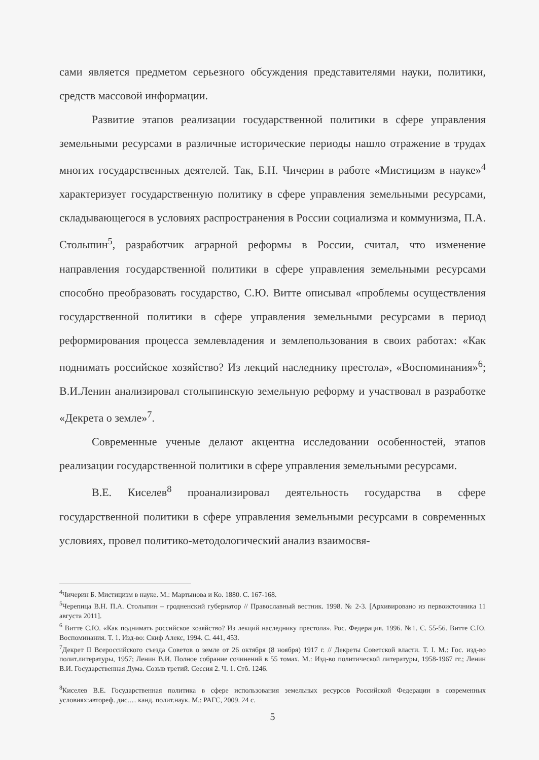сами является предметом серьезного обсуждения представителями науки, политики, средств массовой информации.
Развитие этапов реализации государственной политики в сфере управления земельными ресурсами в различные исторические периоды нашло отражение в трудах многих государственных деятелей. Так, Б.Н. Чичерин в работе «Мистицизм в науке»<sup>4</sup> характеризует государственную политику в сфере управления земельными ресурсами, складывающегося в условиях распространения в России социализма и коммунизма, П.А. Столыпин<sup>5</sup>, разработчик аграрной реформы в России, считал, что изменение направления государственной политики в сфере управления земельными ресурсами способно преобразовать государство, С.Ю. Витте описывал «проблемы осуществления государственной политики в сфере управления земельными ресурсами в период реформирования процесса землевладения и землепользования в своих работах: «Как поднимать российское хозяйство? Из лекций наследнику престола», «Воспоминания»<sup>6</sup>; В.И.Ленин анализировал столыпинскую земельную реформу и участвовал в разработке «Декрета о земле»<sup>7</sup>.
Современные ученые делают акцентна исследовании особенностей, этапов реализации государственной политики в сфере управления земельными ресурсами.
В.Е. Киселев<sup>8</sup> проанализировал деятельность государства в сфере государственной политики в сфере управления земельными ресурсами в современных условиях, провел политико-методологический анализ взаимосвя-
<sup>4</sup> Чичерин Б. Мистицизм в науке. М.: Мартынова и Ко. 1880. С. 167-168.
<sup>5</sup> Черепица В.Н. П.А. Столыпин – гродненский губернатор // Православный вестник. 1998. № 2-3. [Архивировано из первоисточника 11 августа 2011].
<sup>6</sup> Витте С.Ю. «Как поднимать российское хозяйство? Из лекций наследнику престола». Рос. Федерация. 1996. №1. С. 55-56. Витте С.Ю. Воспоминания. Т. 1. Изд-во: Скиф Алекс, 1994. С. 441, 453.
<sup>7</sup> Декрет II Всероссийского съезда Советов о земле от 26 октября (8 ноября) 1917 г. // Декреты Советской власти. Т. I. М.: Гос. изд-во полит.литературы, 1957; Ленин В.И. Полное собрание сочинений в 55 томах. М.: Изд-во политической литературы, 1958-1967 гг.; Ленин В.И. Государственная Дума. Созыв третий. Сессия 2. Ч. 1. Стб. 1246.
<sup>8</sup> Киселев В.Е. Государственная политика в сфере использования земельных ресурсов Российской Федерации в современных условиях:автореф. дис.… канд. полит.наук. М.: РАГС, 2009. 24 с.
5